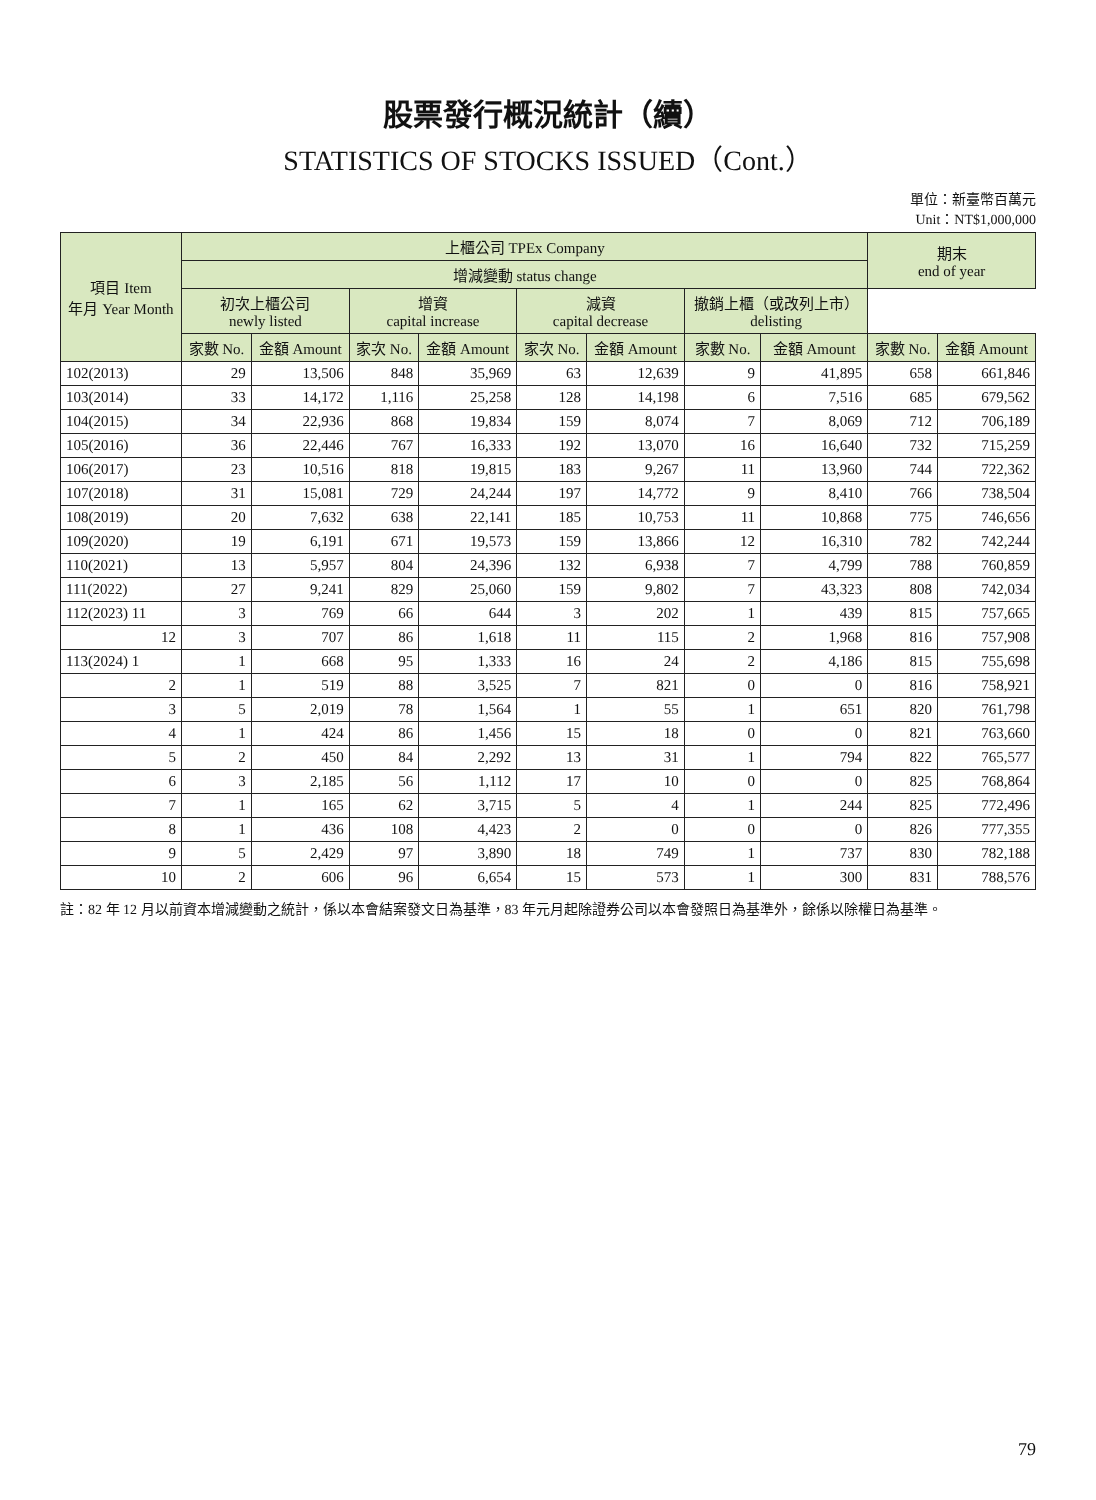股票發行概況統計（續）
STATISTICS OF STOCKS ISSUED（Cont.）
單位：新臺幣百萬元
Unit：NT$1,000,000
| 項目 Item 年月 Year Month | 上櫃公司 TPEx Company | | | | | | | | 期末 end of year | |
| --- | --- | --- | --- | --- | --- | --- | --- | --- | --- | --- |
| | 增減變動 status change | | | | | | | | | |
| | 初次上櫃公司 newly listed | | 增資 capital increase | | 減資 capital decrease | | 撤銷上櫃（或改列上市） delisting | | | |
| | 家數 No. | 金額 Amount | 家次 No. | 金額 Amount | 家次 No. | 金額 Amount | 家數 No. | 金額 Amount | 家數 No. | 金額 Amount |
| 102(2013) | 29 | 13,506 | 848 | 35,969 | 63 | 12,639 | 9 | 41,895 | 658 | 661,846 |
| 103(2014) | 33 | 14,172 | 1,116 | 25,258 | 128 | 14,198 | 6 | 7,516 | 685 | 679,562 |
| 104(2015) | 34 | 22,936 | 868 | 19,834 | 159 | 8,074 | 7 | 8,069 | 712 | 706,189 |
| 105(2016) | 36 | 22,446 | 767 | 16,333 | 192 | 13,070 | 16 | 16,640 | 732 | 715,259 |
| 106(2017) | 23 | 10,516 | 818 | 19,815 | 183 | 9,267 | 11 | 13,960 | 744 | 722,362 |
| 107(2018) | 31 | 15,081 | 729 | 24,244 | 197 | 14,772 | 9 | 8,410 | 766 | 738,504 |
| 108(2019) | 20 | 7,632 | 638 | 22,141 | 185 | 10,753 | 11 | 10,868 | 775 | 746,656 |
| 109(2020) | 19 | 6,191 | 671 | 19,573 | 159 | 13,866 | 12 | 16,310 | 782 | 742,244 |
| 110(2021) | 13 | 5,957 | 804 | 24,396 | 132 | 6,938 | 7 | 4,799 | 788 | 760,859 |
| 111(2022) | 27 | 9,241 | 829 | 25,060 | 159 | 9,802 | 7 | 43,323 | 808 | 742,034 |
| 112(2023) 11 | 3 | 769 | 66 | 644 | 3 | 202 | 1 | 439 | 815 | 757,665 |
| 12 | 3 | 707 | 86 | 1,618 | 11 | 115 | 2 | 1,968 | 816 | 757,908 |
| 113(2024) 1 | 1 | 668 | 95 | 1,333 | 16 | 24 | 2 | 4,186 | 815 | 755,698 |
| 2 | 1 | 519 | 88 | 3,525 | 7 | 821 | 0 | 0 | 816 | 758,921 |
| 3 | 5 | 2,019 | 78 | 1,564 | 1 | 55 | 1 | 651 | 820 | 761,798 |
| 4 | 1 | 424 | 86 | 1,456 | 15 | 18 | 0 | 0 | 821 | 763,660 |
| 5 | 2 | 450 | 84 | 2,292 | 13 | 31 | 1 | 794 | 822 | 765,577 |
| 6 | 3 | 2,185 | 56 | 1,112 | 17 | 10 | 0 | 0 | 825 | 768,864 |
| 7 | 1 | 165 | 62 | 3,715 | 5 | 4 | 1 | 244 | 825 | 772,496 |
| 8 | 1 | 436 | 108 | 4,423 | 2 | 0 | 0 | 0 | 826 | 777,355 |
| 9 | 5 | 2,429 | 97 | 3,890 | 18 | 749 | 1 | 737 | 830 | 782,188 |
| 10 | 2 | 606 | 96 | 6,654 | 15 | 573 | 1 | 300 | 831 | 788,576 |
註：82 年 12 月以前資本增減變動之統計，係以本會結案發文日為基準，83 年元月起除證券公司以本會發照日為基準外，餘係以除權日為基準。
79